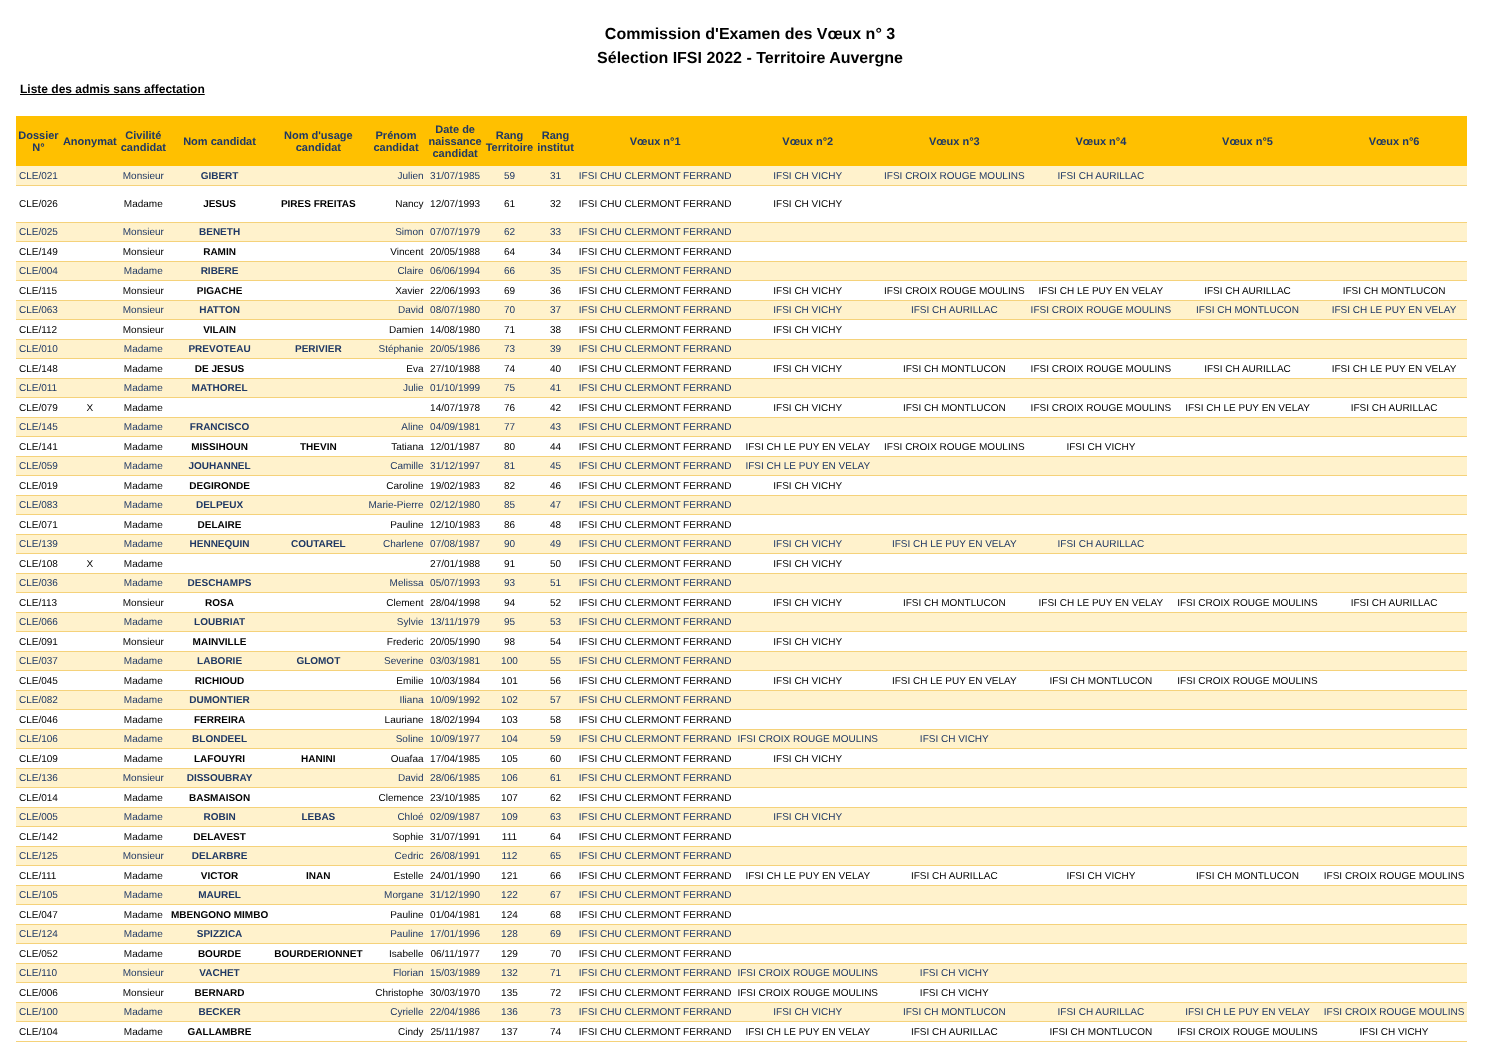Commission d'Examen des Vœux n° 3
Sélection IFSI 2022 - Territoire Auvergne
Liste des admis sans affectation
| Dossier N° | Anonymat | Civilité candidat | Nom candidat | Nom d'usage candidat | Prénom candidat | Date de naissance candidat | Rang Territoire | Rang institut | Vœux n°1 | Vœux n°2 | Vœux n°3 | Vœux n°4 | Vœux n°5 | Vœux n°6 |
| --- | --- | --- | --- | --- | --- | --- | --- | --- | --- | --- | --- | --- | --- | --- |
| CLE/021 | | Monsieur | GIBERT | | Julien | 31/07/1985 | 59 | 31 | IFSI CHU CLERMONT FERRAND | IFSI CH VICHY | IFSI CROIX ROUGE MOULINS | IFSI CH AURILLAC | | |
| CLE/026 | | Madame | JESUS | PIRES FREITAS | Nancy | 12/07/1993 | 61 | 32 | IFSI CHU CLERMONT FERRAND | IFSI CH VICHY | | | | |
| CLE/025 | | Monsieur | BENETH | | Simon | 07/07/1979 | 62 | 33 | IFSI CHU CLERMONT FERRAND | | | | | |
| CLE/149 | | Monsieur | RAMIN | | Vincent | 20/05/1988 | 64 | 34 | IFSI CHU CLERMONT FERRAND | | | | | |
| CLE/004 | | Madame | RIBERE | | Claire | 06/06/1994 | 66 | 35 | IFSI CHU CLERMONT FERRAND | | | | | |
| CLE/115 | | Monsieur | PIGACHE | | Xavier | 22/06/1993 | 69 | 36 | IFSI CHU CLERMONT FERRAND | IFSI CH VICHY | IFSI CROIX ROUGE MOULINS | IFSI CH LE PUY EN VELAY | IFSI CH AURILLAC | IFSI CH MONTLUCON |
| CLE/063 | | Monsieur | HATTON | | David | 08/07/1980 | 70 | 37 | IFSI CHU CLERMONT FERRAND | IFSI CH VICHY | IFSI CH AURILLAC | IFSI CROIX ROUGE MOULINS | IFSI CH MONTLUCON | IFSI CH LE PUY EN VELAY |
| CLE/112 | | Monsieur | VILAIN | | Damien | 14/08/1980 | 71 | 38 | IFSI CHU CLERMONT FERRAND | IFSI CH VICHY | | | | |
| CLE/010 | | Madame | PREVOTEAU | PERIVIER | Stéphanie | 20/05/1986 | 73 | 39 | IFSI CHU CLERMONT FERRAND | | | | | |
| CLE/148 | | Madame | DE JESUS | | Eva | 27/10/1988 | 74 | 40 | IFSI CHU CLERMONT FERRAND | IFSI CH VICHY | IFSI CH MONTLUCON | IFSI CROIX ROUGE MOULINS | IFSI CH AURILLAC | IFSI CH LE PUY EN VELAY |
| CLE/011 | | Madame | MATHOREL | | Julie | 01/10/1999 | 75 | 41 | IFSI CHU CLERMONT FERRAND | | | | | |
| CLE/079 | X | Madame | | | | 14/07/1978 | 76 | 42 | IFSI CHU CLERMONT FERRAND | IFSI CH VICHY | IFSI CH MONTLUCON | IFSI CROIX ROUGE MOULINS | IFSI CH LE PUY EN VELAY | IFSI CH AURILLAC |
| CLE/145 | | Madame | FRANCISCO | | Aline | 04/09/1981 | 77 | 43 | IFSI CHU CLERMONT FERRAND | | | | | |
| CLE/141 | | Madame | MISSIHOUN | THEVIN | Tatiana | 12/01/1987 | 80 | 44 | IFSI CHU CLERMONT FERRAND | IFSI CH LE PUY EN VELAY | IFSI CROIX ROUGE MOULINS | IFSI CH VICHY | | |
| CLE/059 | | Madame | JOUHANNEL | | Camille | 31/12/1997 | 81 | 45 | IFSI CHU CLERMONT FERRAND | IFSI CH LE PUY EN VELAY | | | | |
| CLE/019 | | Madame | DEGIRONDE | | Caroline | 19/02/1983 | 82 | 46 | IFSI CHU CLERMONT FERRAND | IFSI CH VICHY | | | | |
| CLE/083 | | Madame | DELPEUX | | Marie-Pierre | 02/12/1980 | 85 | 47 | IFSI CHU CLERMONT FERRAND | | | | | |
| CLE/071 | | Madame | DELAIRE | | Pauline | 12/10/1983 | 86 | 48 | IFSI CHU CLERMONT FERRAND | | | | | |
| CLE/139 | | Madame | HENNEQUIN | COUTAREL | Charlene | 07/08/1987 | 90 | 49 | IFSI CHU CLERMONT FERRAND | IFSI CH VICHY | IFSI CH LE PUY EN VELAY | IFSI CH AURILLAC | | |
| CLE/108 | X | Madame | | | | 27/01/1988 | 91 | 50 | IFSI CHU CLERMONT FERRAND | IFSI CH VICHY | | | | |
| CLE/036 | | Madame | DESCHAMPS | | Melissa | 05/07/1993 | 93 | 51 | IFSI CHU CLERMONT FERRAND | | | | | |
| CLE/113 | | Monsieur | ROSA | | Clement | 28/04/1998 | 94 | 52 | IFSI CHU CLERMONT FERRAND | IFSI CH VICHY | IFSI CH MONTLUCON | IFSI CH LE PUY EN VELAY | IFSI CROIX ROUGE MOULINS | IFSI CH AURILLAC |
| CLE/066 | | Madame | LOUBRIAT | | Sylvie | 13/11/1979 | 95 | 53 | IFSI CHU CLERMONT FERRAND | | | | | |
| CLE/091 | | Monsieur | MAINVILLE | | Frederic | 20/05/1990 | 98 | 54 | IFSI CHU CLERMONT FERRAND | IFSI CH VICHY | | | | |
| CLE/037 | | Madame | LABORIE | GLOMOT | Severine | 03/03/1981 | 100 | 55 | IFSI CHU CLERMONT FERRAND | | | | | |
| CLE/045 | | Madame | RICHIOUD | | Emilie | 10/03/1984 | 101 | 56 | IFSI CHU CLERMONT FERRAND | IFSI CH VICHY | IFSI CH LE PUY EN VELAY | IFSI CH MONTLUCON | IFSI CROIX ROUGE MOULINS | |
| CLE/082 | | Madame | DUMONTIER | | Iliana | 10/09/1992 | 102 | 57 | IFSI CHU CLERMONT FERRAND | | | | | |
| CLE/046 | | Madame | FERREIRA | | Lauriane | 18/02/1994 | 103 | 58 | IFSI CHU CLERMONT FERRAND | | | | | |
| CLE/106 | | Madame | BLONDEEL | | Soline | 10/09/1977 | 104 | 59 | IFSI CHU CLERMONT FERRAND | IFSI CROIX ROUGE MOULINS | IFSI CH VICHY | | | |
| CLE/109 | | Madame | LAFOUYRI | HANINI | Ouafaa | 17/04/1985 | 105 | 60 | IFSI CHU CLERMONT FERRAND | IFSI CH VICHY | | | | |
| CLE/136 | | Monsieur | DISSOUBRAY | | David | 28/06/1985 | 106 | 61 | IFSI CHU CLERMONT FERRAND | | | | | |
| CLE/014 | | Madame | BASMAISON | | Clemence | 23/10/1985 | 107 | 62 | IFSI CHU CLERMONT FERRAND | | | | | |
| CLE/005 | | Madame | ROBIN | LEBAS | Chloé | 02/09/1987 | 109 | 63 | IFSI CHU CLERMONT FERRAND | IFSI CH VICHY | | | | |
| CLE/142 | | Madame | DELAVEST | | Sophie | 31/07/1991 | 111 | 64 | IFSI CHU CLERMONT FERRAND | | | | | |
| CLE/125 | | Monsieur | DELARBRE | | Cedric | 26/08/1991 | 112 | 65 | IFSI CHU CLERMONT FERRAND | | | | | |
| CLE/111 | | Madame | VICTOR | INAN | Estelle | 24/01/1990 | 121 | 66 | IFSI CHU CLERMONT FERRAND | IFSI CH LE PUY EN VELAY | IFSI CH AURILLAC | IFSI CH VICHY | IFSI CH MONTLUCON | IFSI CROIX ROUGE MOULINS |
| CLE/105 | | Madame | MAUREL | | Morgane | 31/12/1990 | 122 | 67 | IFSI CHU CLERMONT FERRAND | | | | | |
| CLE/047 | | Madame | MBENGONO MIMBO | | Pauline | 01/04/1981 | 124 | 68 | IFSI CHU CLERMONT FERRAND | | | | | |
| CLE/124 | | Madame | SPIZZICA | | Pauline | 17/01/1996 | 128 | 69 | IFSI CHU CLERMONT FERRAND | | | | | |
| CLE/052 | | Madame | BOURDE | BOURDERIONNET | Isabelle | 06/11/1977 | 129 | 70 | IFSI CHU CLERMONT FERRAND | | | | | |
| CLE/110 | | Monsieur | VACHET | | Florian | 15/03/1989 | 132 | 71 | IFSI CHU CLERMONT FERRAND | IFSI CROIX ROUGE MOULINS | IFSI CH VICHY | | | |
| CLE/006 | | Monsieur | BERNARD | | Christophe | 30/03/1970 | 135 | 72 | IFSI CHU CLERMONT FERRAND | IFSI CROIX ROUGE MOULINS | IFSI CH VICHY | | | |
| CLE/100 | | Madame | BECKER | | Cyrielle | 22/04/1986 | 136 | 73 | IFSI CHU CLERMONT FERRAND | IFSI CH VICHY | IFSI CH MONTLUCON | IFSI CH AURILLAC | IFSI CH LE PUY EN VELAY | IFSI CROIX ROUGE MOULINS |
| CLE/104 | | Madame | GALLAMBRE | | Cindy | 25/11/1987 | 137 | 74 | IFSI CHU CLERMONT FERRAND | IFSI CH LE PUY EN VELAY | IFSI CH AURILLAC | IFSI CH MONTLUCON | IFSI CROIX ROUGE MOULINS | IFSI CH VICHY |